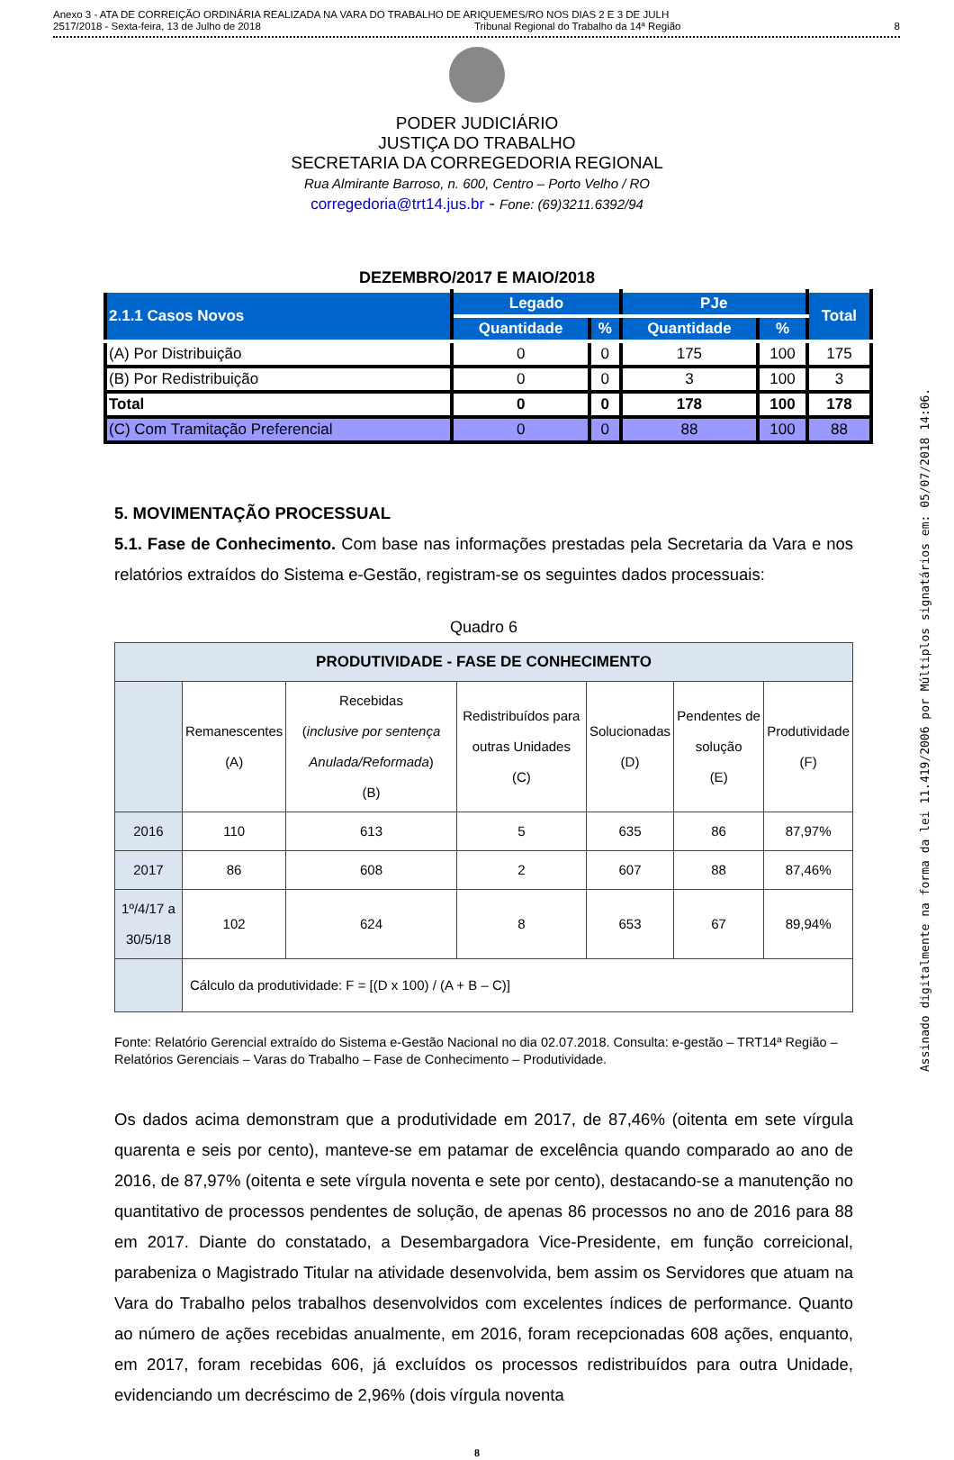Anexo 3 - ATA DE CORREIÇÃO ORDINÁRIA REALIZADA NA VARA DO TRABALHO DE ARIQUEMES/RO NOS DIAS 2 E 3 DE JULH
2517/2018 - Sexta-feira, 13 de Julho de 2018 Tribunal Regional do Trabalho da 14ª Região 8
PODER JUDICIÁRIO
JUSTIÇA DO TRABALHO
SECRETARIA DA CORREGEDORIA REGIONAL
Rua Almirante Barroso, n. 600, Centro – Porto Velho / RO
corregedoria@trt14.jus.br - Fone: (69)3211.6392/94
DEZEMBRO/2017 E MAIO/2018
| 2.1.1 Casos Novos | Legado | | PJe | | Total |
| --- | --- | --- | --- | --- | --- |
| | Quantidade | % | Quantidade | % | |
| (A) Por Distribuição | 0 | 0 | 175 | 100 | 175 |
| (B) Por Redistribuição | 0 | 0 | 3 | 100 | 3 |
| Total | 0 | 0 | 178 | 100 | 178 |
| (C) Com Tramitação Preferencial | 0 | 0 | 88 | 100 | 88 |
5. MOVIMENTAÇÃO PROCESSUAL
5.1. Fase de Conhecimento. Com base nas informações prestadas pela Secretaria da Vara e nos relatórios extraídos do Sistema e-Gestão, registram-se os seguintes dados processuais:
Quadro 6
| PRODUTIVIDADE - FASE DE CONHECIMENTO | | | | | | |
| | Remanescentes (A) | Recebidas ( inclusive por sentença Anulada/Reformada ) (B) | Redistribuídos para outras Unidades (C) | Solucionadas (D) | Pendentes de solução (E) | Produtividade (F) |
| 2016 | 110 | 613 | 5 | 635 | 86 | 87,97% |
| 2017 | 86 | 608 | 2 | 607 | 88 | 87,46% |
| 1º/4/17 a 30/5/18 | 102 | 624 | 8 | 653 | 67 | 89,94% |
| | Cálculo da produtividade: F = [(D x 100) / (A + B – C)] | | | | | |
Fonte: Relatório Gerencial extraído do Sistema e-Gestão Nacional no dia 02.07.2018. Consulta: e-gestão – TRT14ª Região – Relatórios Gerenciais – Varas do Trabalho – Fase de Conhecimento – Produtividade.
Os dados acima demonstram que a produtividade em 2017, de 87,46% (oitenta em sete vírgula quarenta e seis por cento), manteve-se em patamar de excelência quando comparado ao ano de 2016, de 87,97% (oitenta e sete vírgula noventa e sete por cento), destacando-se a manutenção no quantitativo de processos pendentes de solução, de apenas 86 processos no ano de 2016 para 88 em 2017. Diante do constatado, a Desembargadora Vice-Presidente, em função correicional, parabeniza o Magistrado Titular na atividade desenvolvida, bem assim os Servidores que atuam na Vara do Trabalho pelos trabalhos desenvolvidos com excelentes índices de performance. Quanto ao número de ações recebidas anualmente, em 2016, foram recepcionadas 608 ações, enquanto, em 2017, foram recebidas 606, já excluídos os processos redistribuídos para outra Unidade, evidenciando um decréscimo de 2,96% (dois vírgula noventa
8
Assinado digitalmente na forma da lei 11.419/2006 por Múltiplos signatários em: 05/07/2018 14:06.